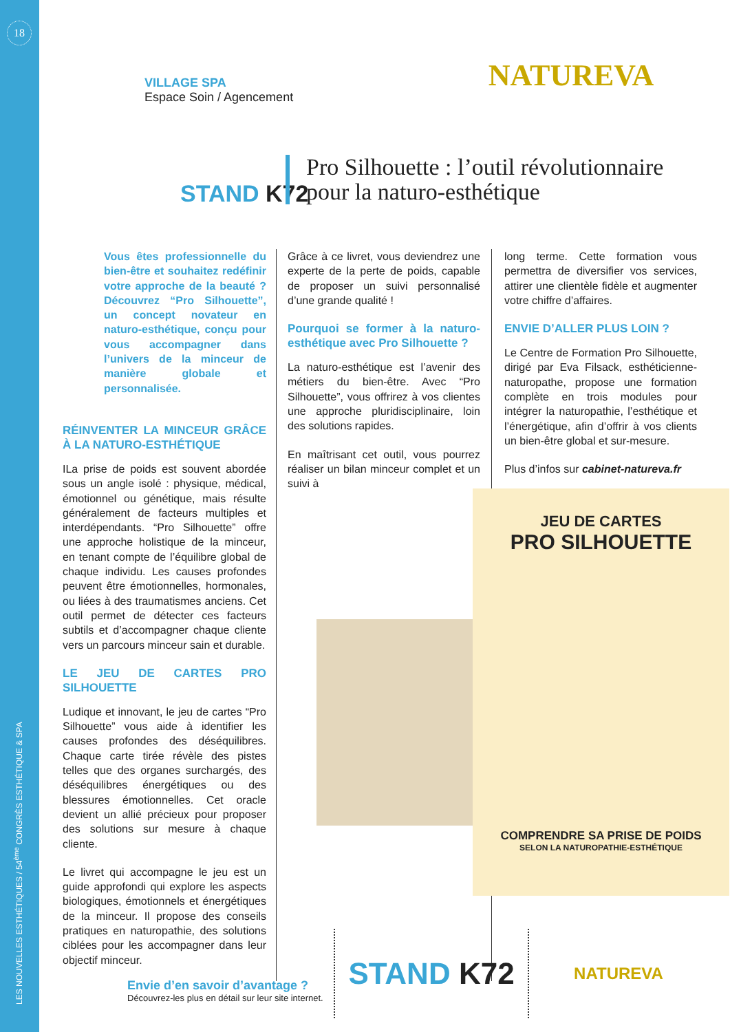18
LES NOUVELLES ESTHÉTIQUES / 54<sup>ème</sup> CONGRÈS ESTHÉTIQUE & SPA
VILLAGE SPA
Espace Soin / Agencement
NATUREVA
STAND K72
Pro Silhouette : l’outil révolutionnaire pour la naturo-esthétique
Vous êtes professionnelle du bien-être et souhaitez redéfinir votre approche de la beauté ? Découvrez “Pro Silhouette”, un concept novateur en naturo-esthétique, conçu pour vous accompagner dans l’univers de la minceur de manière globale et personnalisée.
RÉINVENTER LA MINCEUR GRÂCE À LA NATURO-ESTHÉTIQUE
ILa prise de poids est souvent abordée sous un angle isolé : physique, médical, émotionnel ou génétique, mais résulte généralement de facteurs multiples et interdépendants. “Pro Silhouette” offre une approche holistique de la minceur, en tenant compte de l’équilibre global de chaque individu. Les causes profondes peuvent être émotionnelles, hormonales, ou liées à des traumatismes anciens. Cet outil permet de détecter ces facteurs subtils et d’accompagner chaque cliente vers un parcours minceur sain et durable.
LE JEU DE CARTES PRO SILHOUETTE
Ludique et innovant, le jeu de cartes “Pro Silhouette” vous aide à identifier les causes profondes des déséquilibres. Chaque carte tirée révèle des pistes telles que des organes surchargés, des déséquilibres énergétiques ou des blessures émotionnelles. Cet oracle devient un allié précieux pour proposer des solutions sur mesure à chaque cliente.
Le livret qui accompagne le jeu est un guide approfondi qui explore les aspects biologiques, émotionnels et énergétiques de la minceur. Il propose des conseils pratiques en naturopathie, des solutions ciblées pour les accompagner dans leur objectif minceur.
Grâce à ce livret, vous deviendrez une experte de la perte de poids, capable de proposer un suivi personnalisé d’une grande qualité !
Pourquoi se former à la naturo-esthétique avec Pro Silhouette ?
La naturo-esthétique est l’avenir des métiers du bien-être. Avec “Pro Silhouette”, vous offrirez à vos clientes une approche pluridisciplinaire, loin des solutions rapides.
En maîtrisant cet outil, vous pourrez réaliser un bilan minceur complet et un suivi à
long terme. Cette formation vous permettra de diversifier vos services, attirer une clientèle fidèle et augmenter votre chiffre d’affaires.
ENVIE D’ALLER PLUS LOIN ?
Le Centre de Formation Pro Silhouette, dirigé par Eva Filsack, esthéticienne-naturopathe, propose une formation complète en trois modules pour intégrer la naturopathie, l’esthétique et l’énergétique, afin d’offrir à vos clients un bien-être global et sur-mesure.
Plus d’infos sur cabinet-natureva.fr
JEU DE CARTES
PRO SILHOUETTE
COMPRENDRE SA PRISE DE POIDS
SELON LA NATUROPATHIE-ESTHÉTIQUE
Envie d’en savoir d’avantage ?
Découvrez-les plus en détail sur leur site internet.
STAND K72
NATUREVA